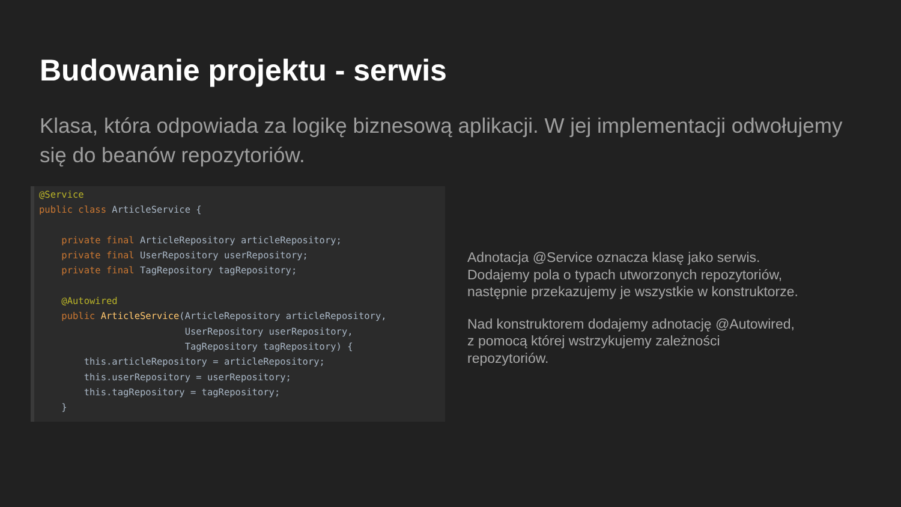Budowanie projektu - serwis
Klasa, która odpowiada za logikę biznesową aplikacji. W jej implementacji odwołujemy się do beanów repozytoriów.
@Service
public class ArticleService {

    private final ArticleRepository articleRepository;
    private final UserRepository userRepository;
    private final TagRepository tagRepository;

    @Autowired
    public ArticleService(ArticleRepository articleRepository,
                          UserRepository userRepository,
                          TagRepository tagRepository) {
        this.articleRepository = articleRepository;
        this.userRepository = userRepository;
        this.tagRepository = tagRepository;
    }
Adnotacja @Service oznacza klasę jako serwis.
Dodajemy pola o typach utworzonych repozytoriów,
następnie przekazujemy je wszystkie w konstruktorze.
Nad konstruktorem dodajemy adnotację @Autowired,
z pomocą której wstrzykujemy zależności
repozytoriów.